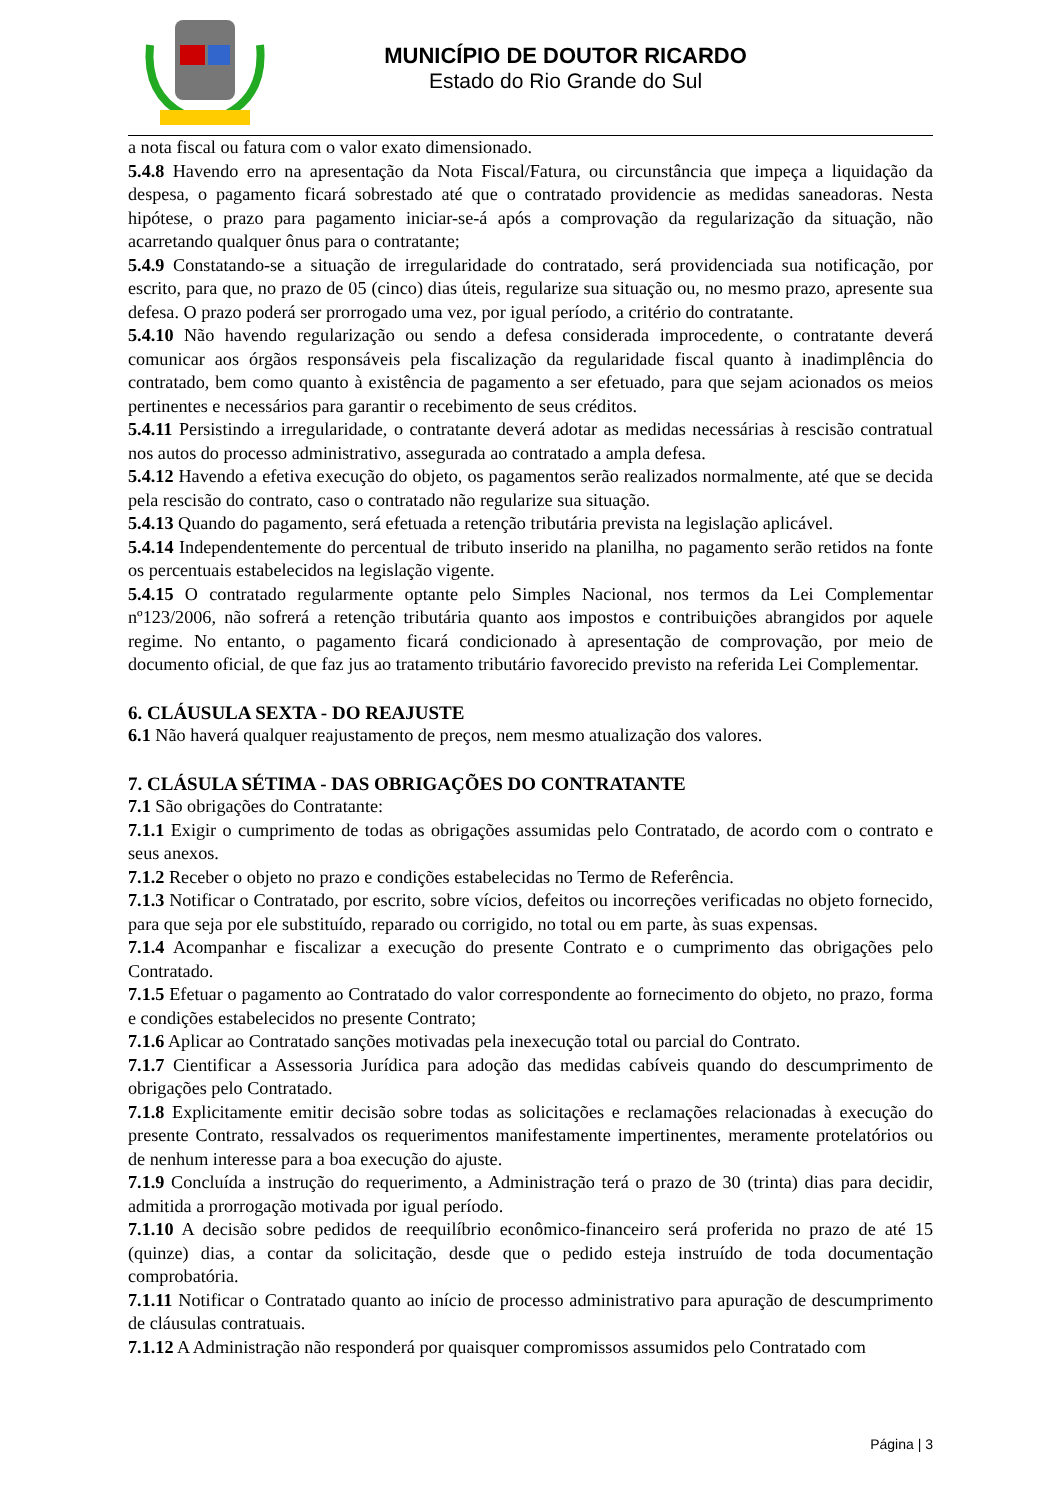MUNICÍPIO DE DOUTOR RICARDO
Estado do Rio Grande do Sul
a nota fiscal ou fatura com o valor exato dimensionado.
5.4.8 Havendo erro na apresentação da Nota Fiscal/Fatura, ou circunstância que impeça a liquidação da despesa, o pagamento ficará sobrestado até que o contratado providencie as medidas saneadoras. Nesta hipótese, o prazo para pagamento iniciar-se-á após a comprovação da regularização da situação, não acarretando qualquer ônus para o contratante;
5.4.9 Constatando-se a situação de irregularidade do contratado, será providenciada sua notificação, por escrito, para que, no prazo de 05 (cinco) dias úteis, regularize sua situação ou, no mesmo prazo, apresente sua defesa. O prazo poderá ser prorrogado uma vez, por igual período, a critério do contratante.
5.4.10 Não havendo regularização ou sendo a defesa considerada improcedente, o contratante deverá comunicar aos órgãos responsáveis pela fiscalização da regularidade fiscal quanto à inadimplência do contratado, bem como quanto à existência de pagamento a ser efetuado, para que sejam acionados os meios pertinentes e necessários para garantir o recebimento de seus créditos.
5.4.11 Persistindo a irregularidade, o contratante deverá adotar as medidas necessárias à rescisão contratual nos autos do processo administrativo, assegurada ao contratado a ampla defesa.
5.4.12 Havendo a efetiva execução do objeto, os pagamentos serão realizados normalmente, até que se decida pela rescisão do contrato, caso o contratado não regularize sua situação.
5.4.13 Quando do pagamento, será efetuada a retenção tributária prevista na legislação aplicável.
5.4.14 Independentemente do percentual de tributo inserido na planilha, no pagamento serão retidos na fonte os percentuais estabelecidos na legislação vigente.
5.4.15 O contratado regularmente optante pelo Simples Nacional, nos termos da Lei Complementar nº123/2006, não sofrerá a retenção tributária quanto aos impostos e contribuições abrangidos por aquele regime. No entanto, o pagamento ficará condicionado à apresentação de comprovação, por meio de documento oficial, de que faz jus ao tratamento tributário favorecido previsto na referida Lei Complementar.
6. CLÁUSULA SEXTA - DO REAJUSTE
6.1 Não haverá qualquer reajustamento de preços, nem mesmo atualização dos valores.
7. CLÁSULA SÉTIMA - DAS OBRIGAÇÕES DO CONTRATANTE
7.1 São obrigações do Contratante:
7.1.1 Exigir o cumprimento de todas as obrigações assumidas pelo Contratado, de acordo com o contrato e seus anexos.
7.1.2 Receber o objeto no prazo e condições estabelecidas no Termo de Referência.
7.1.3 Notificar o Contratado, por escrito, sobre vícios, defeitos ou incorreções verificadas no objeto fornecido, para que seja por ele substituído, reparado ou corrigido, no total ou em parte, às suas expensas.
7.1.4 Acompanhar e fiscalizar a execução do presente Contrato e o cumprimento das obrigações pelo Contratado.
7.1.5 Efetuar o pagamento ao Contratado do valor correspondente ao fornecimento do objeto, no prazo, forma e condições estabelecidos no presente Contrato;
7.1.6 Aplicar ao Contratado sanções motivadas pela inexecução total ou parcial do Contrato.
7.1.7 Cientificar a Assessoria Jurídica para adoção das medidas cabíveis quando do descumprimento de obrigações pelo Contratado.
7.1.8 Explicitamente emitir decisão sobre todas as solicitações e reclamações relacionadas à execução do presente Contrato, ressalvados os requerimentos manifestamente impertinentes, meramente protelatórios ou de nenhum interesse para a boa execução do ajuste.
7.1.9 Concluída a instrução do requerimento, a Administração terá o prazo de 30 (trinta) dias para decidir, admitida a prorrogação motivada por igual período.
7.1.10 A decisão sobre pedidos de reequilíbrio econômico-financeiro será proferida no prazo de até 15 (quinze) dias, a contar da solicitação, desde que o pedido esteja instruído de toda documentação comprobatória.
7.1.11 Notificar o Contratado quanto ao início de processo administrativo para apuração de descumprimento de cláusulas contratuais.
7.1.12 A Administração não responderá por quaisquer compromissos assumidos pelo Contratado com
Página | 3